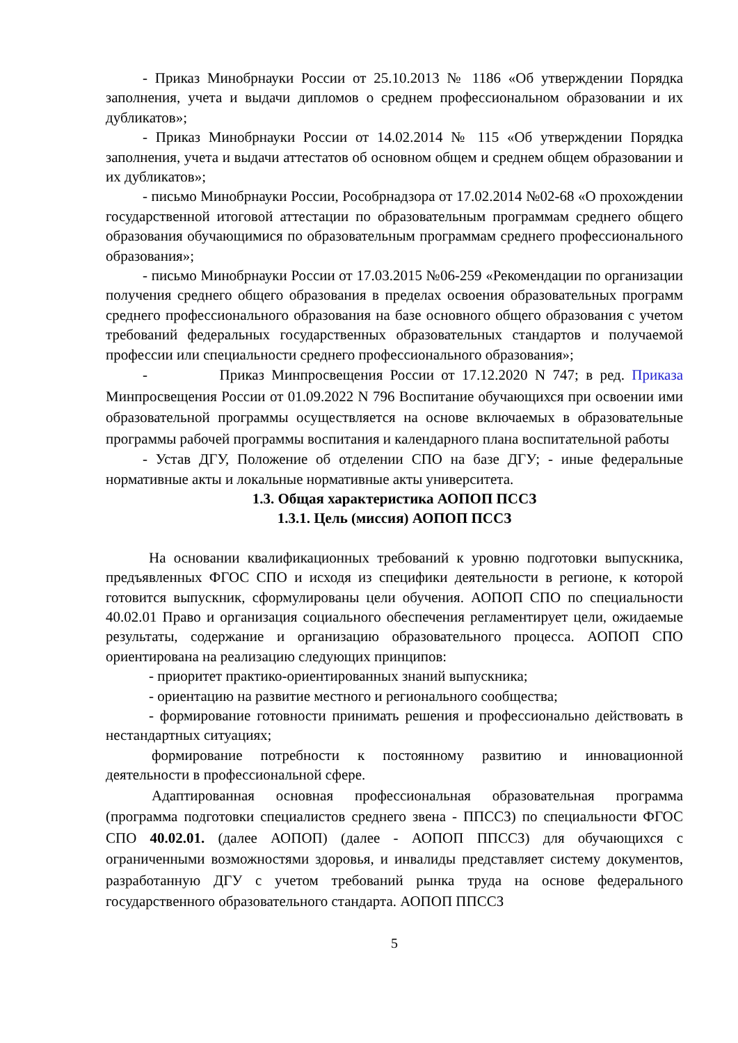- Приказ Минобрнауки России от 25.10.2013 № 1186 «Об утверждении Порядка заполнения, учета и выдачи дипломов о среднем профессиональном образовании и их дубликатов»;
- Приказ Минобрнауки России от 14.02.2014 № 115 «Об утверждении Порядка заполнения, учета и выдачи аттестатов об основном общем и среднем общем образовании и их дубликатов»;
- письмо Минобрнауки России, Рособрнадзора от 17.02.2014 №02-68 «О прохождении государственной итоговой аттестации по образовательным программам среднего общего образования обучающимися по образовательным программам среднего профессионального образования»;
- письмо Минобрнауки России от 17.03.2015 №06-259 «Рекомендации по организации получения среднего общего образования в пределах освоения образовательных программ среднего профессионального образования на базе основного общего образования с учетом требований федеральных государственных образовательных стандартов и получаемой профессии или специальности среднего профессионального образования»;
- Приказ Минпросвещения России от 17.12.2020 N 747; в ред. Приказа Минпросвещения России от 01.09.2022 N 796 Воспитание обучающихся при освоении ими образовательной программы осуществляется на основе включаемых в образовательные программы рабочей программы воспитания и календарного плана воспитательной работы
- Устав ДГУ, Положение об отделении СПО на базе ДГУ; - иные федеральные нормативные акты и локальные нормативные акты университета.
1.3. Общая характеристика АОПОП ПССЗ
1.3.1. Цель (миссия) АОПОП ПССЗ
На основании квалификационных требований к уровню подготовки выпускника, предъявленных ФГОС СПО и исходя из специфики деятельности в регионе, к которой готовится выпускник, сформулированы цели обучения. АОПОП СПО по специальности 40.02.01 Право и организация социального обеспечения регламентирует цели, ожидаемые результаты, содержание и организацию образовательного процесса. АОПОП СПО ориентирована на реализацию следующих принципов:
- приоритет практико-ориентированных знаний выпускника;
- ориентацию на развитие местного и регионального сообщества;
- формирование готовности принимать решения и профессионально действовать в нестандартных ситуациях;
формирование потребности к постоянному развитию и инновационной деятельности в профессиональной сфере.
Адаптированная основная профессиональная образовательная программа (программа подготовки специалистов среднего звена - ППССЗ) по специальности ФГОС СПО 40.02.01. (далее АОПОП) (далее - АОПОП ППССЗ) для обучающихся с ограниченными возможностями здоровья, и инвалиды представляет систему документов, разработанную ДГУ с учетом требований рынка труда на основе федерального государственного образовательного стандарта. АОПОП ППССЗ
5